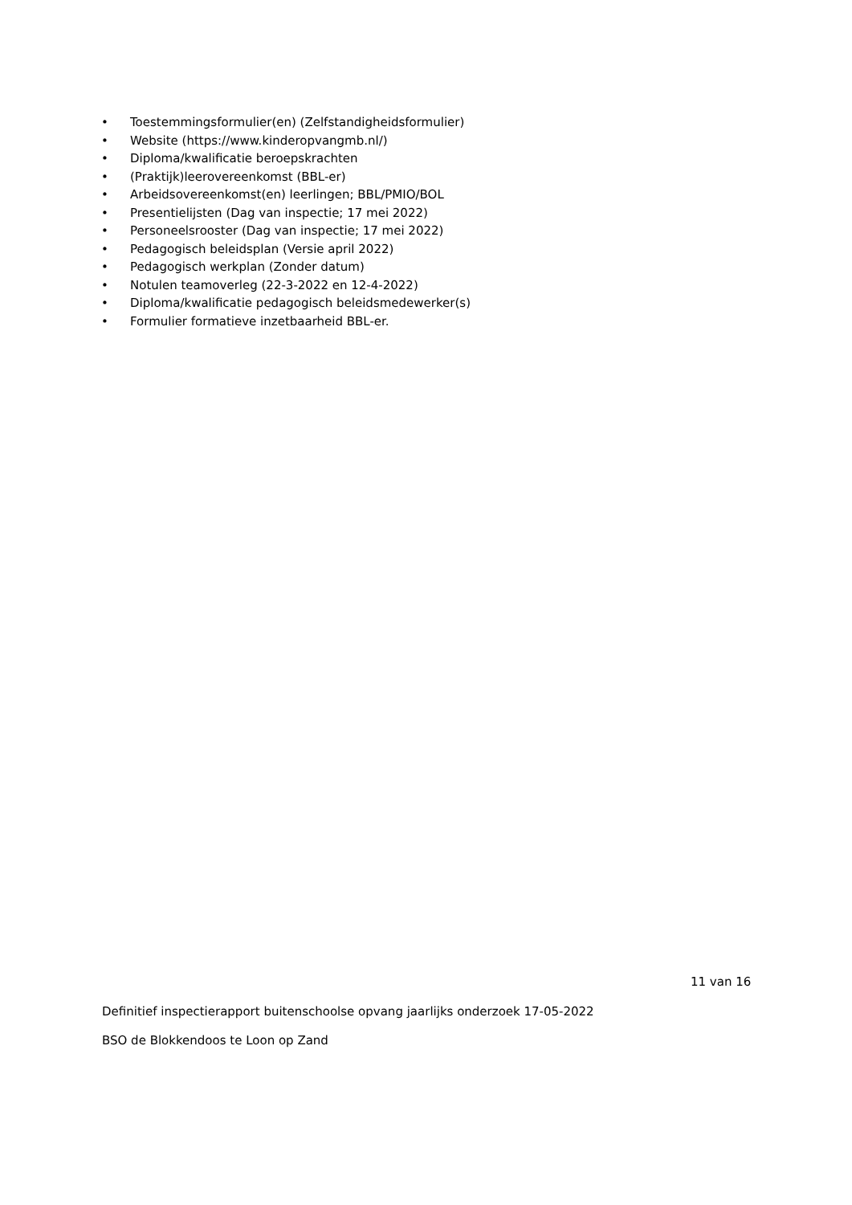• Toestemmingsformulier(en) (Zelfstandigheidsformulier)
• Website (https://www.kinderopvangmb.nl/)
• Diploma/kwalificatie beroepskrachten
• (Praktijk)leerovereenkomst (BBL-er)
• Arbeidsovereenkomst(en) leerlingen; BBL/PMIO/BOL
• Presentielijsten (Dag van inspectie; 17 mei 2022)
• Personeelsrooster (Dag van inspectie; 17 mei 2022)
• Pedagogisch beleidsplan (Versie april 2022)
• Pedagogisch werkplan (Zonder datum)
• Notulen teamoverleg (22-3-2022 en 12-4-2022)
• Diploma/kwalificatie pedagogisch beleidsmedewerker(s)
• Formulier formatieve inzetbaarheid BBL-er.
11 van 16
Definitief inspectierapport buitenschoolse opvang jaarlijks onderzoek 17-05-2022
BSO de Blokkendoos te Loon op Zand